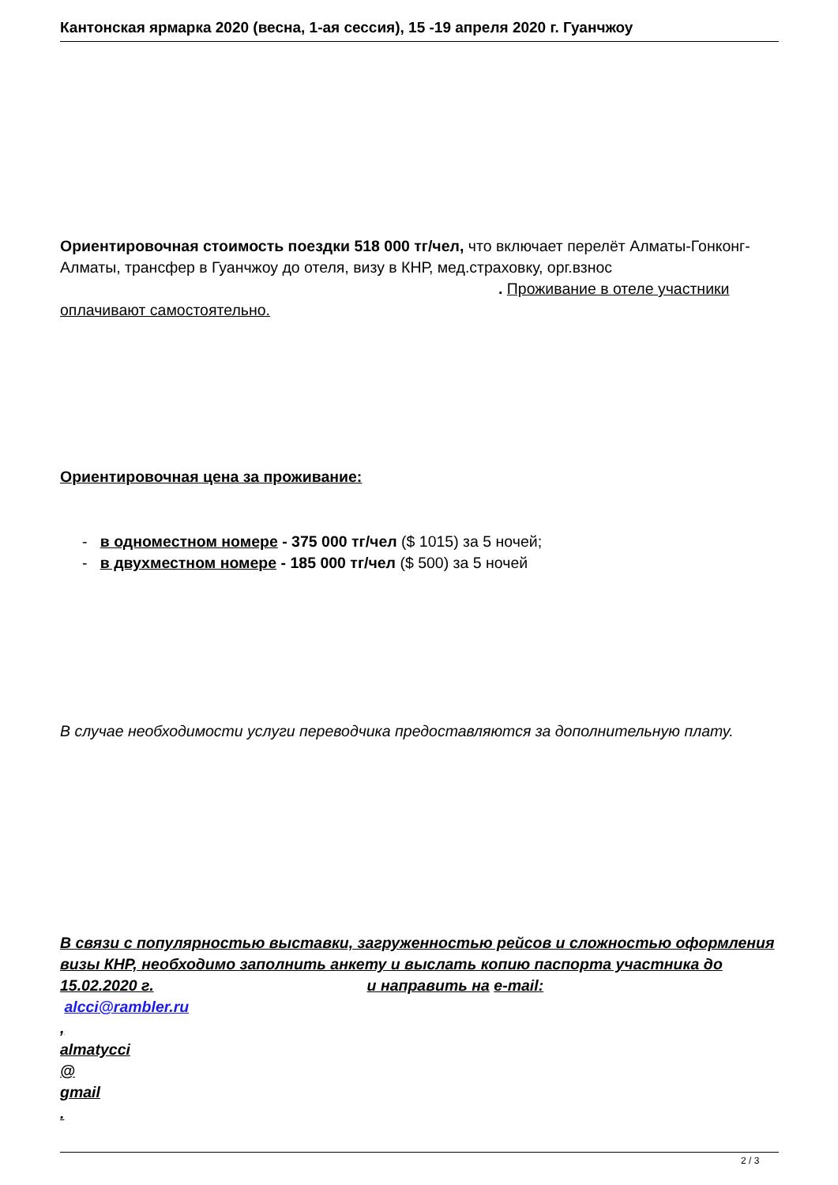Кантонская ярмарка 2020 (весна, 1-ая сессия), 15 -19 апреля 2020 г. Гуанчжоу
Ориентировочная стоимость поездки 518 000 тг/чел, что включает перелёт Алматы-Гонконг-Алматы, трансфер в Гуанчжоу до отеля, визу в КНР, мед.страховку, орг.взнос . Проживание в отеле участники оплачивают самостоятельно.
Ориентировочная цена за проживание:
- в одноместном номере - 375 000 тг/чел ($ 1015) за 5 ночей;
- в двухместном номере - 185 000 тг/чел ($ 500) за 5 ночей
В случае необходимости услуги переводчика предоставляются за дополнительную плату.
В связи с популярностью выставки, загруженностью рейсов и сложностью оформления визы КНР, необходимо заполнить анкету и выслать копию паспорта участника до 15.02.2020 г. и направить на e-mail:
alcci@rambler.ru
,
almatycci
@
gmail
.
2 / 3